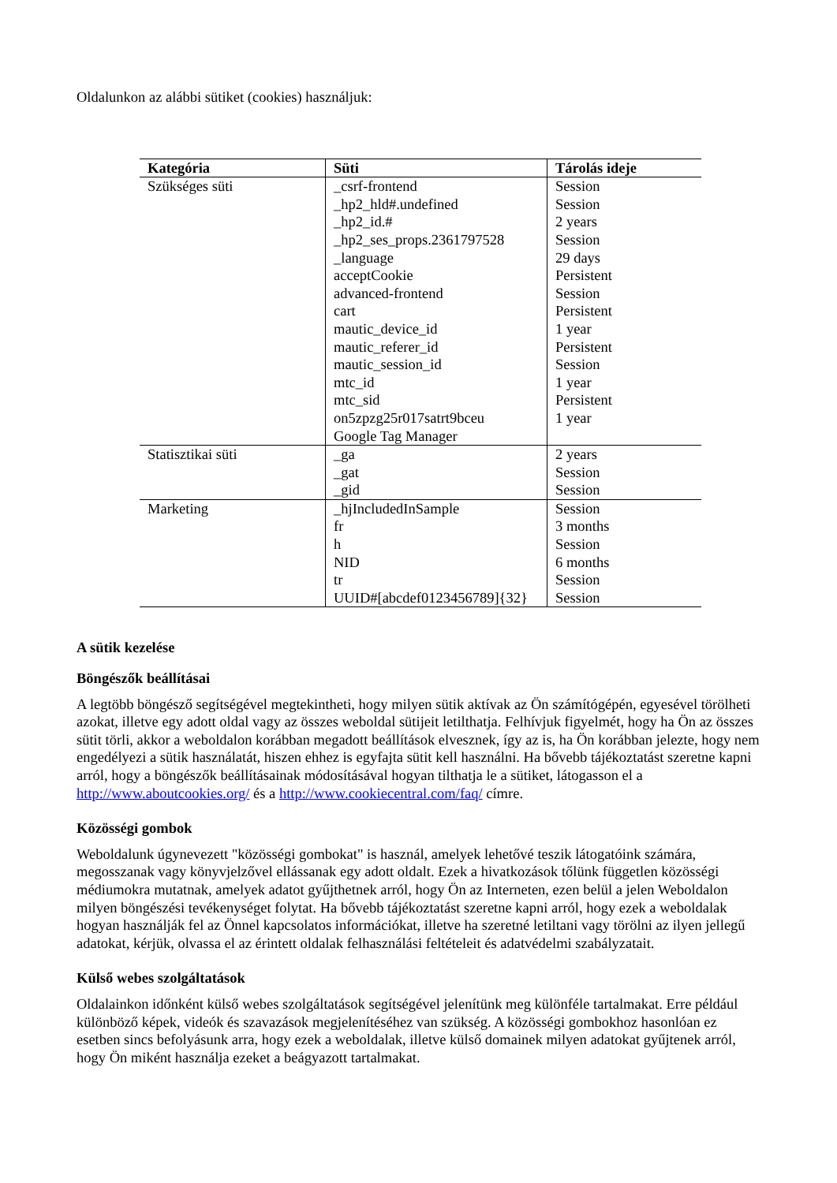Oldalunkon az alábbi sütiket (cookies) használjuk:
| Kategória | Süti | Tárolás ideje |
| --- | --- | --- |
| Szükséges süti | _csrf-frontend _hp2_hld#.undefined _hp2_id.# _hp2_ses_props.2361797528 _language acceptCookie advanced-frontend cart mautic_device_id mautic_referer_id mautic_session_id mtc_id mtc_sid on5zpzg25r017satrt9bceu Google Tag Manager | Session Session 2 years Session 29 days Persistent Session Persistent 1 year Persistent Session 1 year Persistent 1 year |
| Statisztikai süti | _ga _gat _gid | 2 years Session Session |
| Marketing | _hjIncludedInSample fr h NID tr UUID#[abcdef0123456789]{32} | Session 3 months Session 6 months Session Session |
A sütik kezelése
Böngészők beállításai
A legtöbb böngésző segítségével megtekintheti, hogy milyen sütik aktívak az Ön számítógépén, egyesével törölheti azokat, illetve egy adott oldal vagy az összes weboldal sütijeit letilthatja. Felhívjuk figyelmét, hogy ha Ön az összes sütit törli, akkor a weboldalon korábban megadott beállítások elvesznek, így az is, ha Ön korábban jelezte, hogy nem engedélyezi a sütik használatát, hiszen ehhez is egyfajta sütit kell használni. Ha bővebb tájékoztatást szeretne kapni arról, hogy a böngészők beállításainak módosításával hogyan tilthatja le a sütiket, látogasson el a http://www.aboutcookies.org/ és a http://www.cookiecentral.com/faq/ címre.
Közösségi gombok
Weboldalunk úgynevezett "közösségi gombokat" is használ, amelyek lehetővé teszik látogatóink számára, megosszanak vagy könyvjelzővel ellássanak egy adott oldalt. Ezek a hivatkozások tőlünk független közösségi médiumokra mutatnak, amelyek adatot gyűjthetnek arról, hogy Ön az Interneten, ezen belül a jelen Weboldalon milyen böngészési tevékenységet folytat. Ha bővebb tájékoztatást szeretne kapni arról, hogy ezek a weboldalak hogyan használják fel az Önnel kapcsolatos információkat, illetve ha szeretné letiltani vagy törölni az ilyen jellegű adatokat, kérjük, olvassa el az érintett oldalak felhasználási feltételeit és adatvédelmi szabályzatait.
Külső webes szolgáltatások
Oldalainkon időnként külső webes szolgáltatások segítségével jelenítünk meg különféle tartalmakat. Erre például különböző képek, videók és szavazások megjelenítéséhez van szükség. A közösségi gombokhoz hasonlóan ez esetben sincs befolyásunk arra, hogy ezek a weboldalak, illetve külső domainek milyen adatokat gyűjtenek arról, hogy Ön miként használja ezeket a beágyazott tartalmakat.